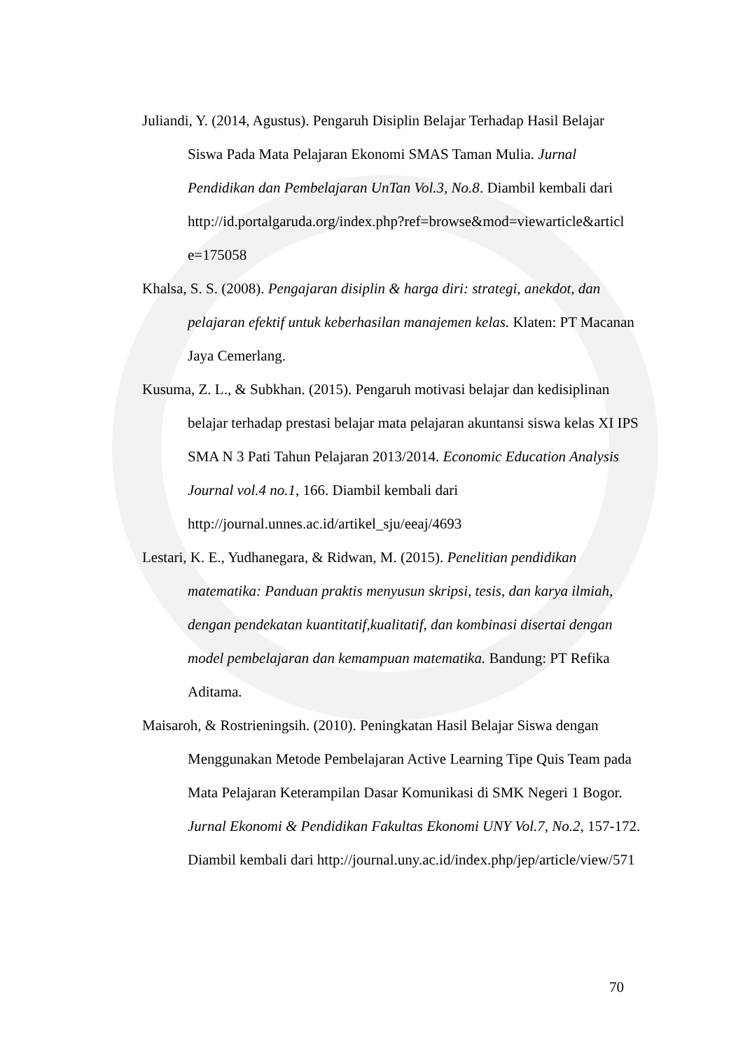Juliandi, Y. (2014, Agustus). Pengaruh Disiplin Belajar Terhadap Hasil Belajar Siswa Pada Mata Pelajaran Ekonomi SMAS Taman Mulia. Jurnal Pendidikan dan Pembelajaran UnTan Vol.3, No.8. Diambil kembali dari http://id.portalgaruda.org/index.php?ref=browse&mod=viewarticle&articl e=175058
Khalsa, S. S. (2008). Pengajaran disiplin & harga diri: strategi, anekdot, dan pelajaran efektif untuk keberhasilan manajemen kelas. Klaten: PT Macanan Jaya Cemerlang.
Kusuma, Z. L., & Subkhan. (2015). Pengaruh motivasi belajar dan kedisiplinan belajar terhadap prestasi belajar mata pelajaran akuntansi siswa kelas XI IPS SMA N 3 Pati Tahun Pelajaran 2013/2014. Economic Education Analysis Journal vol.4 no.1, 166. Diambil kembali dari http://journal.unnes.ac.id/artikel_sju/eeaj/4693
Lestari, K. E., Yudhanegara, & Ridwan, M. (2015). Penelitian pendidikan matematika: Panduan praktis menyusun skripsi, tesis, dan karya ilmiah, dengan pendekatan kuantitatif,kualitatif, dan kombinasi disertai dengan model pembelajaran dan kemampuan matematika. Bandung: PT Refika Aditama.
Maisaroh, & Rostrieningsih. (2010). Peningkatan Hasil Belajar Siswa dengan Menggunakan Metode Pembelajaran Active Learning Tipe Quis Team pada Mata Pelajaran Keterampilan Dasar Komunikasi di SMK Negeri 1 Bogor. Jurnal Ekonomi & Pendidikan Fakultas Ekonomi UNY Vol.7, No.2, 157-172. Diambil kembali dari http://journal.uny.ac.id/index.php/jep/article/view/571
70